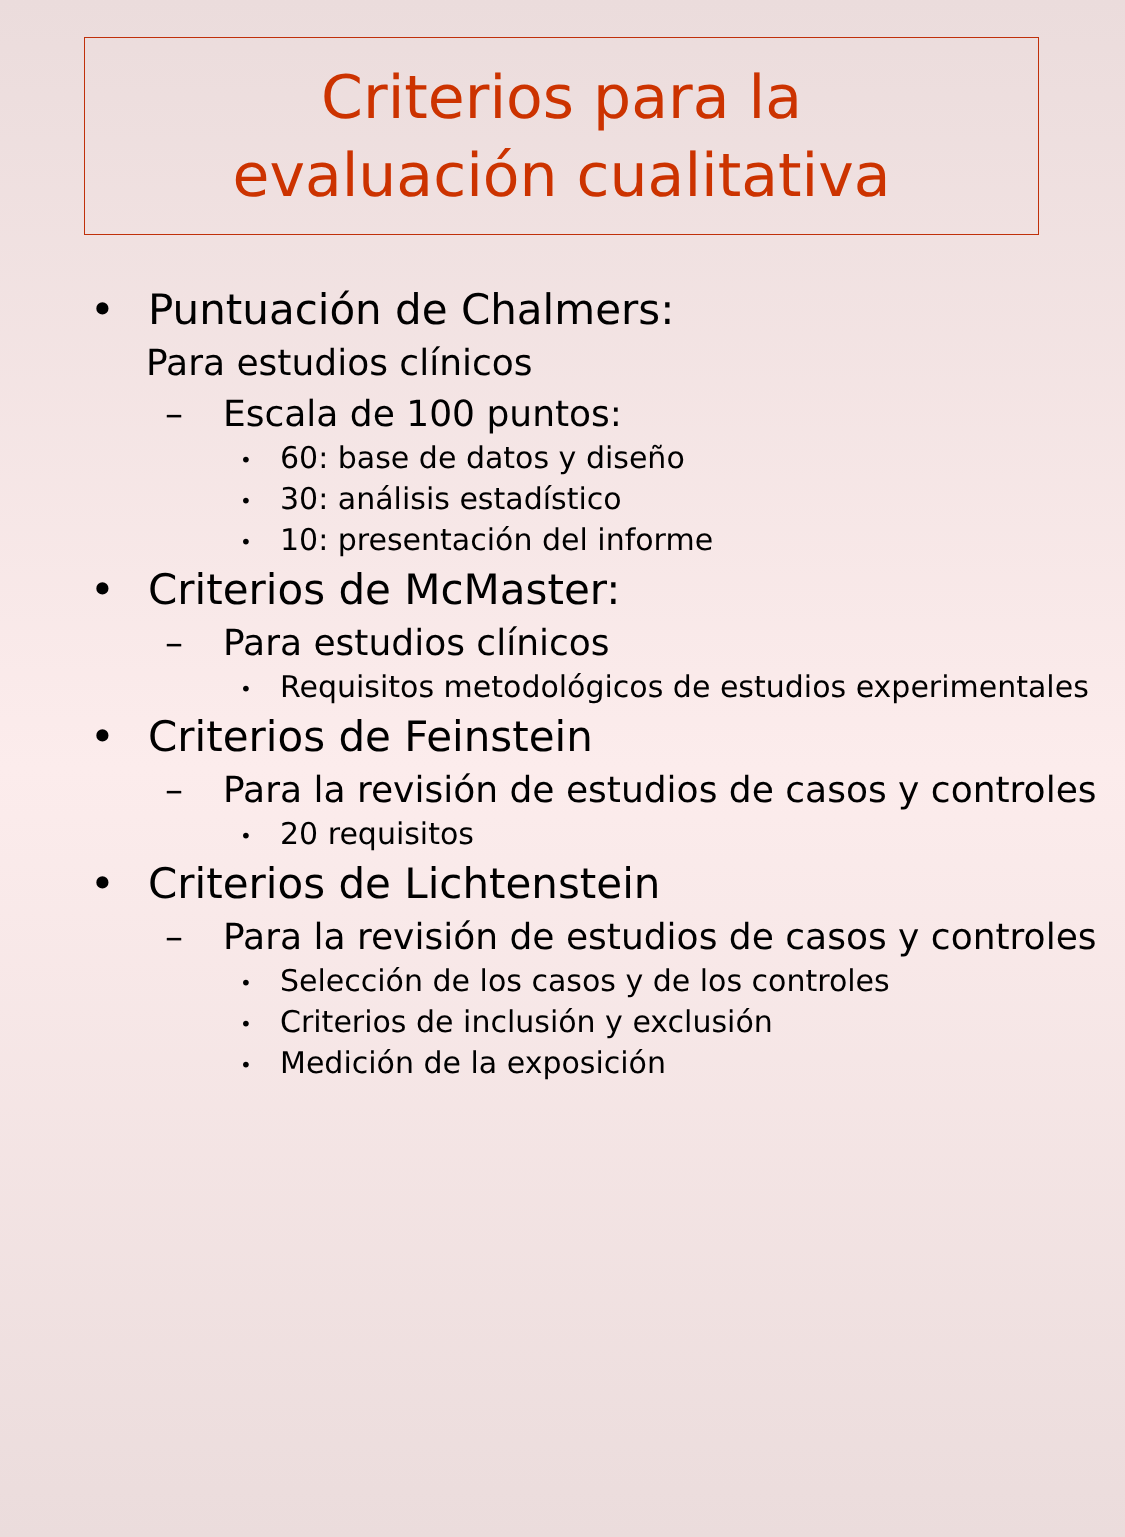Criterios para la
evaluación cualitativa
• Puntuación de Chalmers:
Para estudios clínicos
– Escala de 100 puntos:
• 60: base de datos y diseño
• 30: análisis estadístico
• 10: presentación del informe
• Criterios de McMaster:
– Para estudios clínicos
• Requisitos metodológicos de estudios experimentales
• Criterios de Feinstein
– Para la revisión de estudios de casos y controles
• 20 requisitos
• Criterios de Lichtenstein
– Para la revisión de estudios de casos y controles
• Selección de los casos y de los controles
• Criterios de inclusión y exclusión
• Medición de la exposición